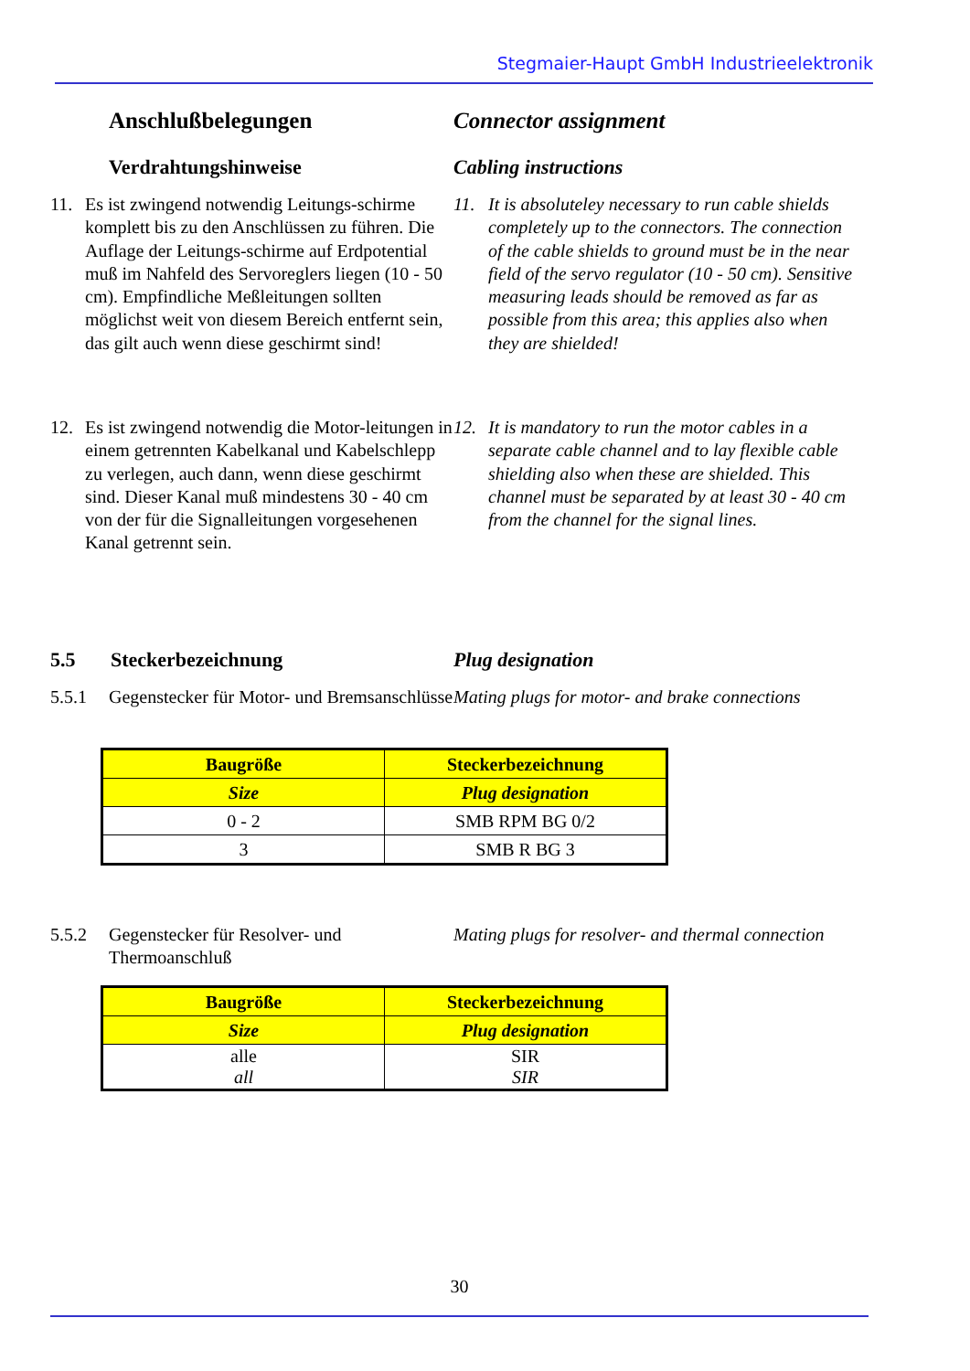Stegmaier-Haupt GmbH Industrieelektronik
Anschlußbelegungen Connector assignment
Verdrahtungshinweise Cabling instructions
11. Es ist zwingend notwendig Leitungs-schirme komplett bis zu den Anschlüssen zu führen. Die Auflage der Leitungs-schirme auf Erdpotential muß im Nahfeld des Servoreglers liegen (10 - 50 cm). Empfindliche Meßleitungen sollten möglichst weit von diesem Bereich entfernt sein, das gilt auch wenn diese geschirmt sind!
11. It is absoluteley necessary to run cable shields completely up to the connectors. The connection of the cable shields to ground must be in the near field of the servo regulator (10 - 50 cm). Sensitive measuring leads should be removed as far as possible from this area; this applies also when they are shielded!
12. Es ist zwingend notwendig die Motor-leitungen in einem getrennten Kabelkanal und Kabelschlepp zu verlegen, auch dann, wenn diese geschirmt sind. Dieser Kanal muß mindestens 30 - 40 cm von der für die Signalleitungen vorgesehenen Kanal getrennt sein.
12. It is mandatory to run the motor cables in a separate cable channel and to lay flexible cable shielding also when these are shielded. This channel must be separated by at least 30 - 40 cm from the channel for the signal lines.
5.5 Steckerbezeichnung Plug designation
5.5.1 Gegenstecker für Motor- und Bremsanschlüsse
Mating plugs for motor- and brake connections
| Baugröße | Steckerbezeichnung |
| Size | Plug designation |
| 0 - 2 | SMB RPM BG 0/2 |
| 3 | SMB R BG 3 |
5.5.2 Gegenstecker für Resolver- und Thermoanschluß
Mating plugs for resolver- and thermal connection
| Baugröße | Steckerbezeichnung |
| Size | Plug designation |
| alle all | SIR SIR |
30